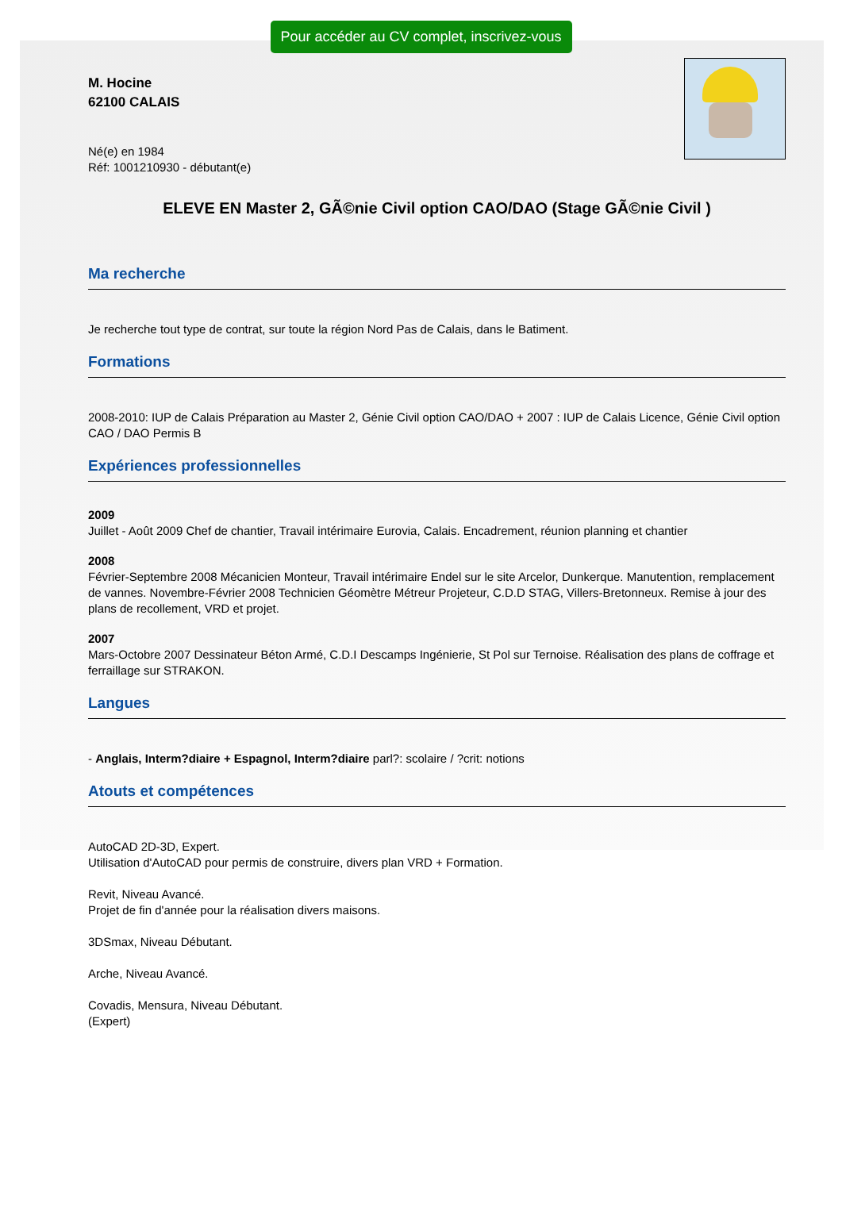Pour accéder au CV complet, inscrivez-vous
M. Hocine
62100 CALAIS
Né(e) en 1984
Réf: 1001210930 - débutant(e)
ELEVE EN Master 2, GÃ©nie Civil option CAO/DAO (Stage GÃ©nie Civil )
Ma recherche
Je recherche tout type de contrat, sur toute la région Nord Pas de Calais, dans le Batiment.
Formations
2008-2010: IUP de Calais Préparation au Master 2, Génie Civil option CAO/DAO + 2007 : IUP de Calais Licence, Génie Civil option CAO / DAO Permis B
Expériences professionnelles
2009
Juillet - Août 2009 Chef de chantier, Travail intérimaire Eurovia, Calais. Encadrement, réunion planning et chantier
2008
Février-Septembre 2008 Mécanicien Monteur, Travail intérimaire Endel sur le site Arcelor, Dunkerque. Manutention, remplacement de vannes. Novembre-Février 2008 Technicien Géomètre Métreur Projeteur, C.D.D STAG, Villers-Bretonneux. Remise à jour des plans de recollement, VRD et projet.
2007
Mars-Octobre 2007 Dessinateur Béton Armé, C.D.I Descamps Ingénierie, St Pol sur Ternoise. Réalisation des plans de coffrage et ferraillage sur STRAKON.
Langues
- Anglais, Interm?diaire + Espagnol, Interm?diaire parl?: scolaire / ?crit: notions
Atouts et compétences
AutoCAD 2D-3D, Expert.
Utilisation d'AutoCAD pour permis de construire, divers plan VRD + Formation.
Revit, Niveau Avancé.
Projet de fin d'année pour la réalisation divers maisons.
3DSmax, Niveau Débutant.
Arche, Niveau Avancé.
Covadis, Mensura, Niveau Débutant.
(Expert)